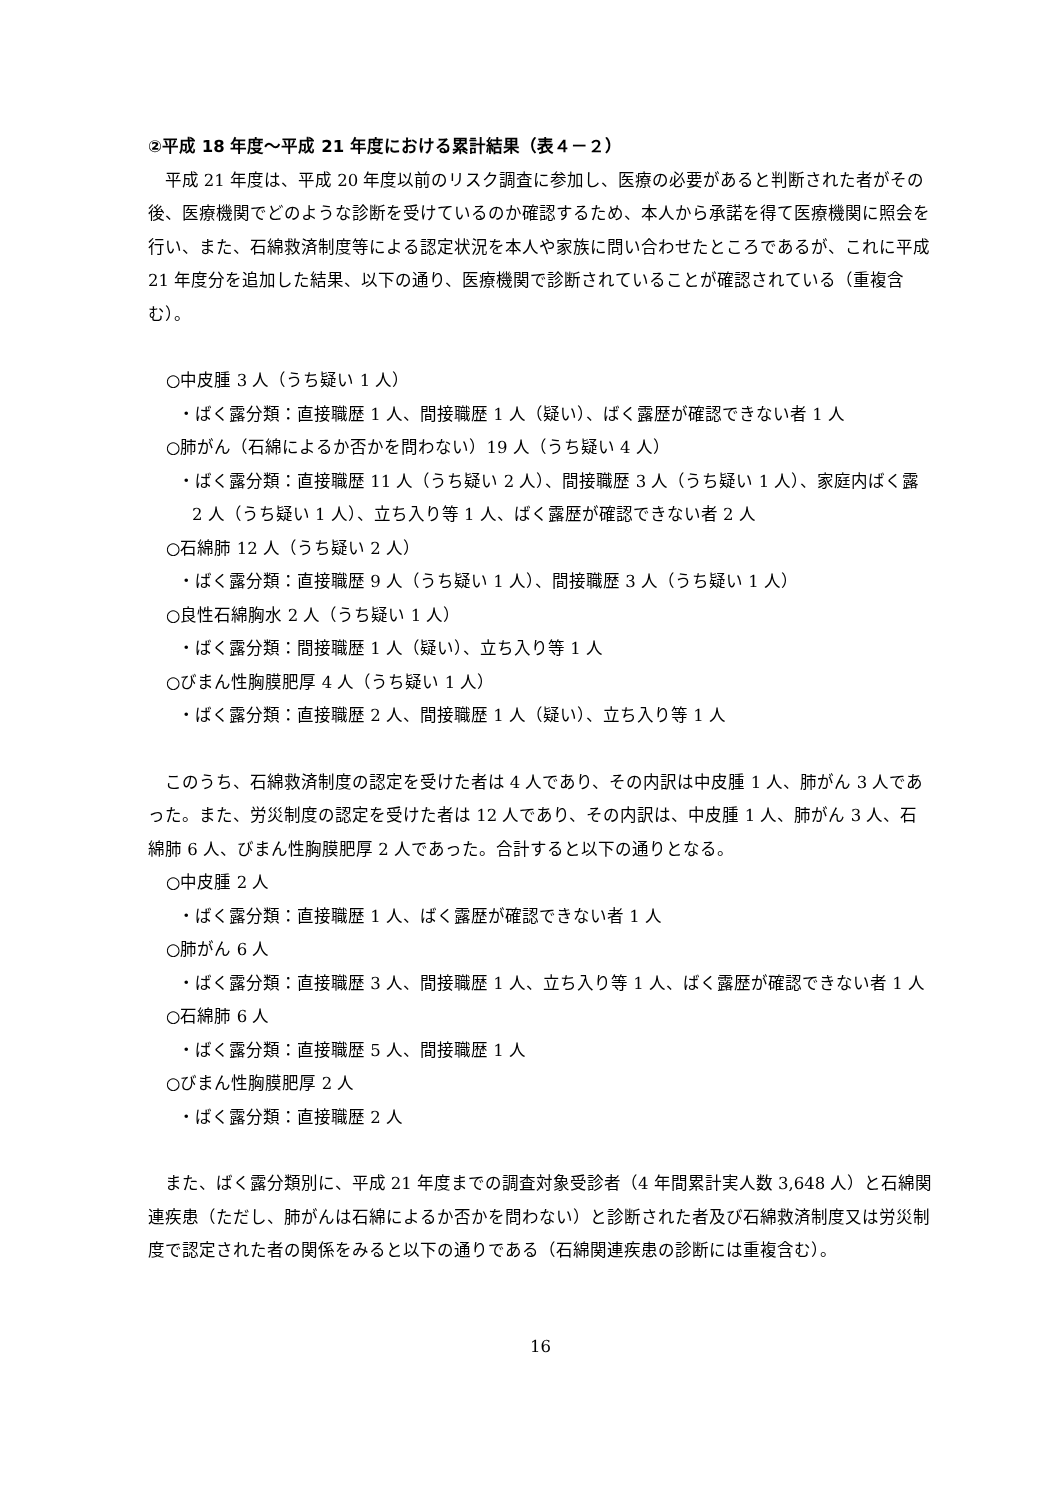②平成 18 年度～平成 21 年度における累計結果（表４－２）
平成 21 年度は、平成 20 年度以前のリスク調査に参加し、医療の必要があると判断された者がその後、医療機関でどのような診断を受けているのか確認するため、本人から承諾を得て医療機関に照会を行い、また、石綿救済制度等による認定状況を本人や家族に問い合わせたところであるが、これに平成 21 年度分を追加した結果、以下の通り、医療機関で診断されていることが確認されている（重複含む）。
○中皮腫 3 人（うち疑い 1 人）
・ばく露分類：直接職歴 1 人、間接職歴 1 人（疑い）、ばく露歴が確認できない者 1 人
○肺がん（石綿によるか否かを問わない）19 人（うち疑い 4 人）
・ばく露分類：直接職歴 11 人（うち疑い 2 人）、間接職歴 3 人（うち疑い 1 人）、家庭内ばく露 2 人（うち疑い 1 人）、立ち入り等 1 人、ばく露歴が確認できない者 2 人
○石綿肺 12 人（うち疑い 2 人）
・ばく露分類：直接職歴 9 人（うち疑い 1 人）、間接職歴 3 人（うち疑い 1 人）
○良性石綿胸水 2 人（うち疑い 1 人）
・ばく露分類：間接職歴 1 人（疑い）、立ち入り等 1 人
○びまん性胸膜肥厚 4 人（うち疑い 1 人）
・ばく露分類：直接職歴 2 人、間接職歴 1 人（疑い）、立ち入り等 1 人
このうち、石綿救済制度の認定を受けた者は 4 人であり、その内訳は中皮腫 1 人、肺がん 3 人であった。また、労災制度の認定を受けた者は 12 人であり、その内訳は、中皮腫 1 人、肺がん 3 人、石綿肺 6 人、びまん性胸膜肥厚 2 人であった。合計すると以下の通りとなる。
○中皮腫 2 人
・ばく露分類：直接職歴 1 人、ばく露歴が確認できない者 1 人
○肺がん 6 人
・ばく露分類：直接職歴 3 人、間接職歴 1 人、立ち入り等 1 人、ばく露歴が確認できない者 1 人
○石綿肺 6 人
・ばく露分類：直接職歴 5 人、間接職歴 1 人
○びまん性胸膜肥厚 2 人
・ばく露分類：直接職歴 2 人
また、ばく露分類別に、平成 21 年度までの調査対象受診者（4 年間累計実人数 3,648 人）と石綿関連疾患（ただし、肺がんは石綿によるか否かを問わない）と診断された者及び石綿救済制度又は労災制度で認定された者の関係をみると以下の通りである（石綿関連疾患の診断には重複含む）。
16